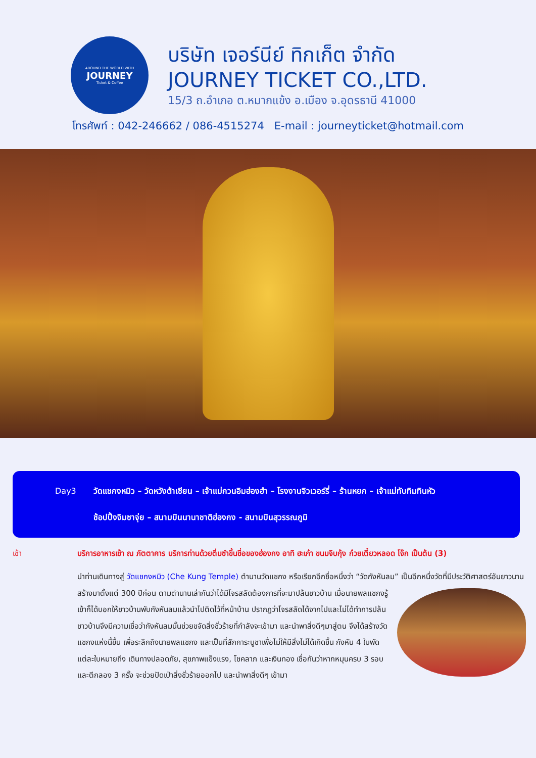AROUND THE WORLD WITH
JOURNEY
Ticket & Coffee
บริษัท เจอร์นีย์ ทิกเก็ต จำกัด
JOURNEY TICKET CO.,LTD.
15/3 ถ.อำเภอ ต.หมากแข้ง อ.เมือง จ.อุดรธานี 41000
โทรศัพท์ : 042-246662 / 086-4515274 E-mail : journeyticket@hotmail.com
Day3 วัดแชกงหมิว – วัดหวังต้าเซียน – เจ้าแม่กวนอิมฮ่องฮำ – โรงงานจิวเวอร์รี่ – ร้านหยก – เจ้าแม่ทับทิมทินหัว
ช้อปปิ้งจิมซาจุ่ย – สนามบินนานาชาติฮ่องกง - สนามบินสุวรรณภูมิ
เช้า บริการอาหารเช้า ณ ภัตตาคาร บริการท่านด้วยติ่มซำขึ้นชื่อของฮ่องกง อาทิ ฮะเก๋า ขนมจีบกุ้ง ก๋วยเตี๋ยวหลอด โจ๊ก เป็นต้น (3)
นำท่านเดินทางสู่ วัดแชกงหมิว (Che Kung Temple) ตำนานวัดแชกง หรือเรียกอีกชื่อหนึ่งว่า “วัดกังหันลม” เป็นอีกหนึ่งวัดที่มีประวัติศาสตร์อันยาวนาน สร้างมาตั้งแต่ 300 ปีก่อน ตามตำนานเล่ากันว่าได้มีโจรสลัดต้องการที่จะมา ปล้นชาวบ้าน เมื่อนายพลแชกงรู้เข้าก็ได้บอกให้ชาวบ้านพับกังหันลมแล้วนำไปติดไว้ที่หน้าบ้าน ปรากฏว่าโจรสลัดได้จากไปและไม่ได้ทำการปล้น ชาวบ้านจึงมีความเชื่อว่ากังหันลมนั้นช่วยขจัดสิ่งชั่วร้ายที่กำลังจะเข้ามา และนำพาสิ่งดีๆมาสู่ตน จึงได้สร้างวัดแชกงแห่งนี้ขึ้น เพื่อระลึกถึงนายพลแชกง และเป็นที่สักการะบูชาเพื่อไม่ให้มีสิ่งไม่ได้เกิดขึ้น กังหัน 4 ใบพัด แต่ละใบหมายถึง เดินทางปลอดภัย, สุขภาพแข็งแรง, โชคลาภ และเงินทอง เชื่อกันว่าหากหมุนครบ 3 รอบและตีกลอง 3 ครั้ง จะช่วยปัดเป่าสิ่งชั่วร้ายออกไป และนำพาสิ่งดีๆ เข้ามา